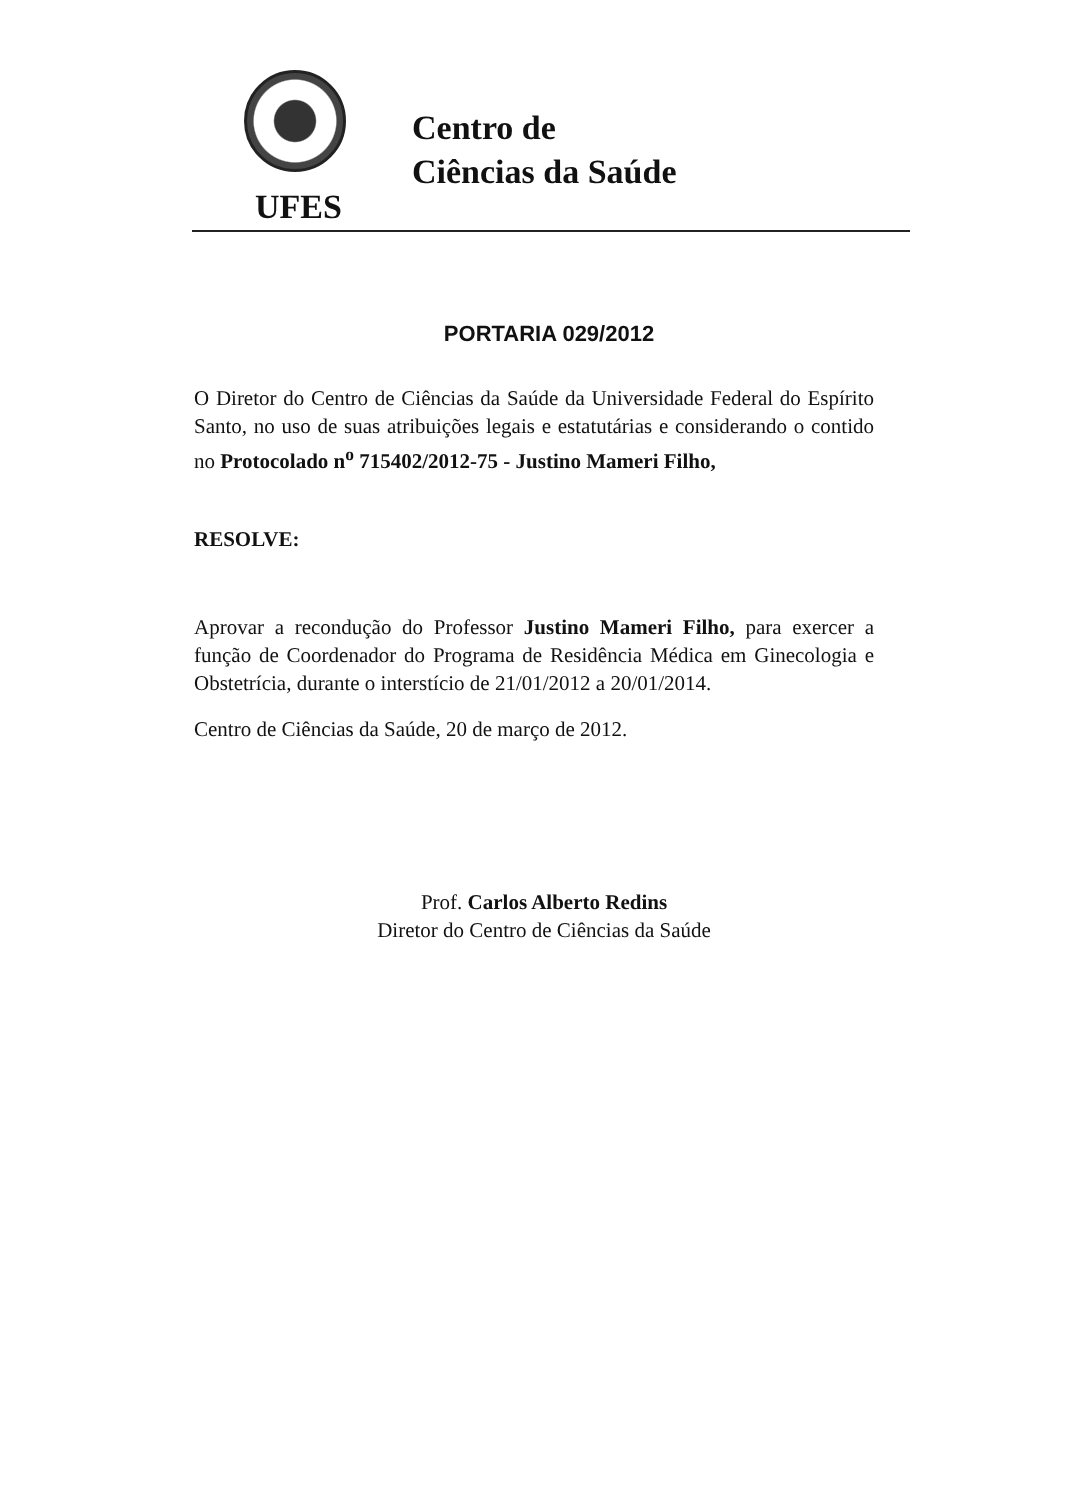UFES
Centro de
Ciências da Saúde
PORTARIA 029/2012
O Diretor do Centro de Ciências da Saúde da Universidade Federal do Espírito Santo, no uso de suas atribuições legais e estatutárias e considerando o contido no Protocolado n<sup>o</sup> 715402/2012-75 - Justino Mameri Filho,
RESOLVE:
Aprovar a recondução do Professor Justino Mameri Filho, para exercer a função de Coordenador do Programa de Residência Médica em Ginecologia e Obstetrícia, durante o interstício de 21/01/2012 a 20/01/2014.
Centro de Ciências da Saúde, 20 de março de 2012.
Prof. Carlos Alberto Redins
Diretor do Centro de Ciências da Saúde